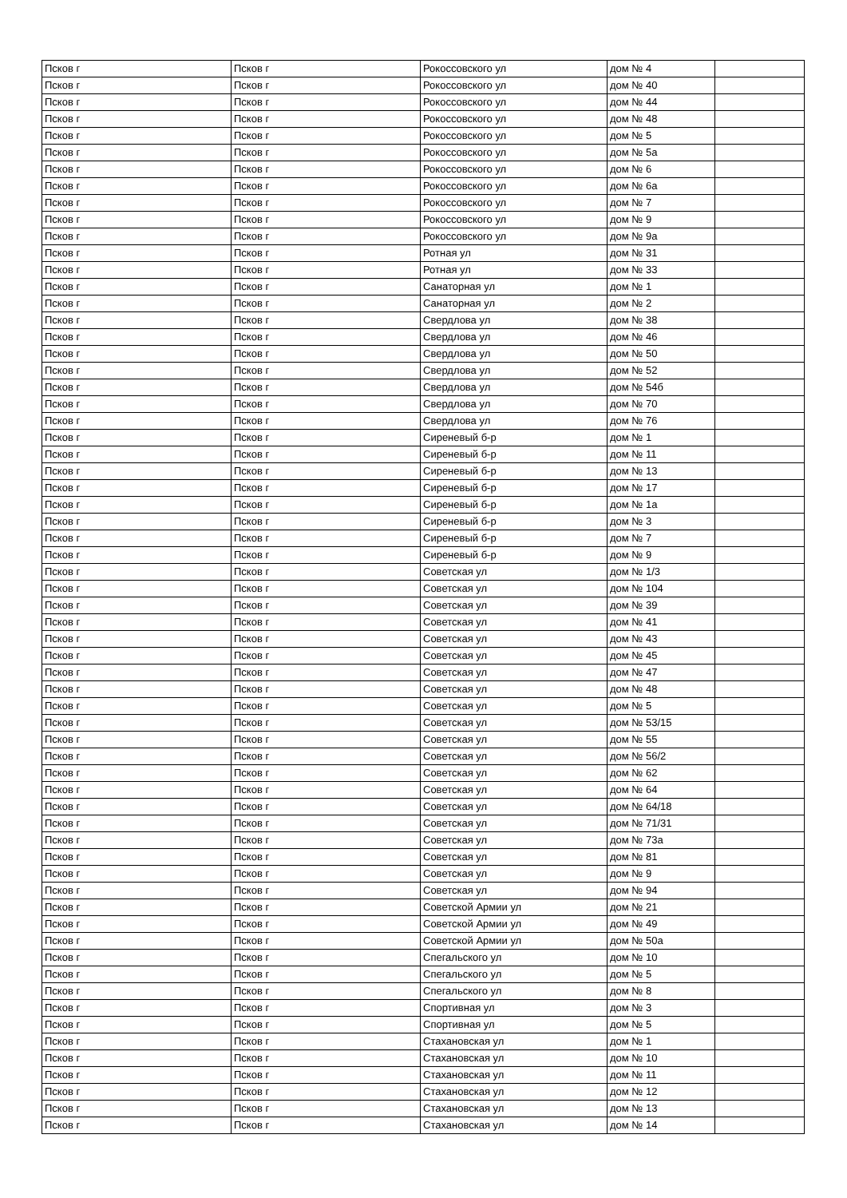| Псков г | Псков г | Рокоссовского ул | дом № 4 | |
| Псков г | Псков г | Рокоссовского ул | дом № 40 | |
| Псков г | Псков г | Рокоссовского ул | дом № 44 | |
| Псков г | Псков г | Рокоссовского ул | дом № 48 | |
| Псков г | Псков г | Рокоссовского ул | дом № 5 | |
| Псков г | Псков г | Рокоссовского ул | дом № 5а | |
| Псков г | Псков г | Рокоссовского ул | дом № 6 | |
| Псков г | Псков г | Рокоссовского ул | дом № 6а | |
| Псков г | Псков г | Рокоссовского ул | дом № 7 | |
| Псков г | Псков г | Рокоссовского ул | дом № 9 | |
| Псков г | Псков г | Рокоссовского ул | дом № 9а | |
| Псков г | Псков г | Ротная ул | дом № 31 | |
| Псков г | Псков г | Ротная ул | дом № 33 | |
| Псков г | Псков г | Санаторная ул | дом № 1 | |
| Псков г | Псков г | Санаторная ул | дом № 2 | |
| Псков г | Псков г | Свердлова ул | дом № 38 | |
| Псков г | Псков г | Свердлова ул | дом № 46 | |
| Псков г | Псков г | Свердлова ул | дом № 50 | |
| Псков г | Псков г | Свердлова ул | дом № 52 | |
| Псков г | Псков г | Свердлова ул | дом № 54б | |
| Псков г | Псков г | Свердлова ул | дом № 70 | |
| Псков г | Псков г | Свердлова ул | дом № 76 | |
| Псков г | Псков г | Сиреневый б-р | дом № 1 | |
| Псков г | Псков г | Сиреневый б-р | дом № 11 | |
| Псков г | Псков г | Сиреневый б-р | дом № 13 | |
| Псков г | Псков г | Сиреневый б-р | дом № 17 | |
| Псков г | Псков г | Сиреневый б-р | дом № 1а | |
| Псков г | Псков г | Сиреневый б-р | дом № 3 | |
| Псков г | Псков г | Сиреневый б-р | дом № 7 | |
| Псков г | Псков г | Сиреневый б-р | дом № 9 | |
| Псков г | Псков г | Советская ул | дом № 1/3 | |
| Псков г | Псков г | Советская ул | дом № 104 | |
| Псков г | Псков г | Советская ул | дом № 39 | |
| Псков г | Псков г | Советская ул | дом № 41 | |
| Псков г | Псков г | Советская ул | дом № 43 | |
| Псков г | Псков г | Советская ул | дом № 45 | |
| Псков г | Псков г | Советская ул | дом № 47 | |
| Псков г | Псков г | Советская ул | дом № 48 | |
| Псков г | Псков г | Советская ул | дом № 5 | |
| Псков г | Псков г | Советская ул | дом № 53/15 | |
| Псков г | Псков г | Советская ул | дом № 55 | |
| Псков г | Псков г | Советская ул | дом № 56/2 | |
| Псков г | Псков г | Советская ул | дом № 62 | |
| Псков г | Псков г | Советская ул | дом № 64 | |
| Псков г | Псков г | Советская ул | дом № 64/18 | |
| Псков г | Псков г | Советская ул | дом № 71/31 | |
| Псков г | Псков г | Советская ул | дом № 73а | |
| Псков г | Псков г | Советская ул | дом № 81 | |
| Псков г | Псков г | Советская ул | дом № 9 | |
| Псков г | Псков г | Советская ул | дом № 94 | |
| Псков г | Псков г | Советской Армии ул | дом № 21 | |
| Псков г | Псков г | Советской Армии ул | дом № 49 | |
| Псков г | Псков г | Советской Армии ул | дом № 50а | |
| Псков г | Псков г | Спегальского ул | дом № 10 | |
| Псков г | Псков г | Спегальского ул | дом № 5 | |
| Псков г | Псков г | Спегальского ул | дом № 8 | |
| Псков г | Псков г | Спортивная ул | дом № 3 | |
| Псков г | Псков г | Спортивная ул | дом № 5 | |
| Псков г | Псков г | Стахановская ул | дом № 1 | |
| Псков г | Псков г | Стахановская ул | дом № 10 | |
| Псков г | Псков г | Стахановская ул | дом № 11 | |
| Псков г | Псков г | Стахановская ул | дом № 12 | |
| Псков г | Псков г | Стахановская ул | дом № 13 | |
| Псков г | Псков г | Стахановская ул | дом № 14 | |